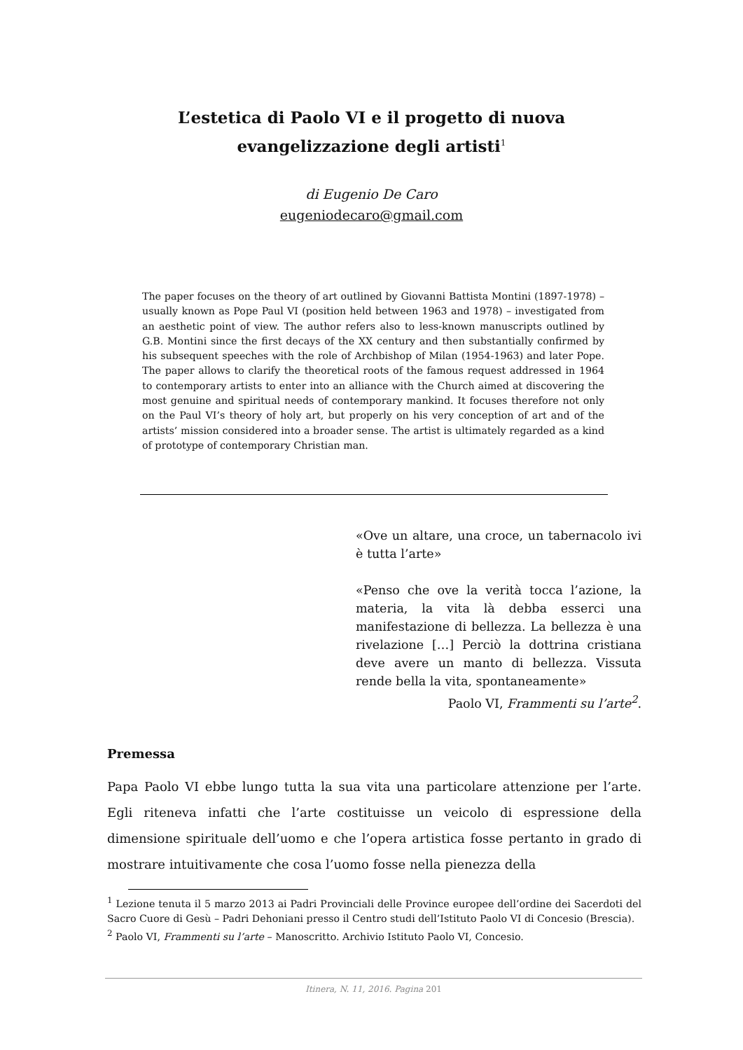L’estetica di Paolo VI e il progetto di nuova
evangelizzazione degli artisti<sup>1</sup>
di Eugenio De Caro
eugeniodecaro@gmail.com
The paper focuses on the theory of art outlined by Giovanni Battista Montini (1897-1978) – usually known as Pope Paul VI (position held between 1963 and 1978) – investigated from an aesthetic point of view. The author refers also to less-known manuscripts outlined by G.B. Montini since the first decays of the XX century and then substantially confirmed by his subsequent speeches with the role of Archbishop of Milan (1954-1963) and later Pope. The paper allows to clarify the theoretical roots of the famous request addressed in 1964 to contemporary artists to enter into an alliance with the Church aimed at discovering the most genuine and spiritual needs of contemporary mankind. It focuses therefore not only on the Paul VI’s theory of holy art, but properly on his very conception of art and of the artists’ mission considered into a broader sense. The artist is ultimately regarded as a kind of prototype of contemporary Christian man.
«Ove un altare, una croce, un tabernacolo ivi è tutta l’arte»
«Penso che ove la verità tocca l’azione, la materia, la vita là debba esserci una manifestazione di bellezza. La bellezza è una rivelazione […] Perciò la dottrina cristiana deve avere un manto di bellezza. Vissuta rende bella la vita, spontaneamente»
Paolo VI, Frammenti su l’arte<sup>2</sup>.
Premessa
Papa Paolo VI ebbe lungo tutta la sua vita una particolare attenzione per l’arte. Egli riteneva infatti che l’arte costituisse un veicolo di espressione della dimensione spirituale dell’uomo e che l’opera artistica fosse pertanto in grado di mostrare intuitivamente che cosa l’uomo fosse nella pienezza della
<sup>1</sup> Lezione tenuta il 5 marzo 2013 ai Padri Provinciali delle Province europee dell’ordine dei Sacerdoti del Sacro Cuore di Gesù – Padri Dehoniani presso il Centro studi dell’Istituto Paolo VI di Concesio (Brescia).
<sup>2</sup> Paolo VI, Frammenti su l’arte – Manoscritto. Archivio Istituto Paolo VI, Concesio.
Itinera, N. 11, 2016. Pagina 201